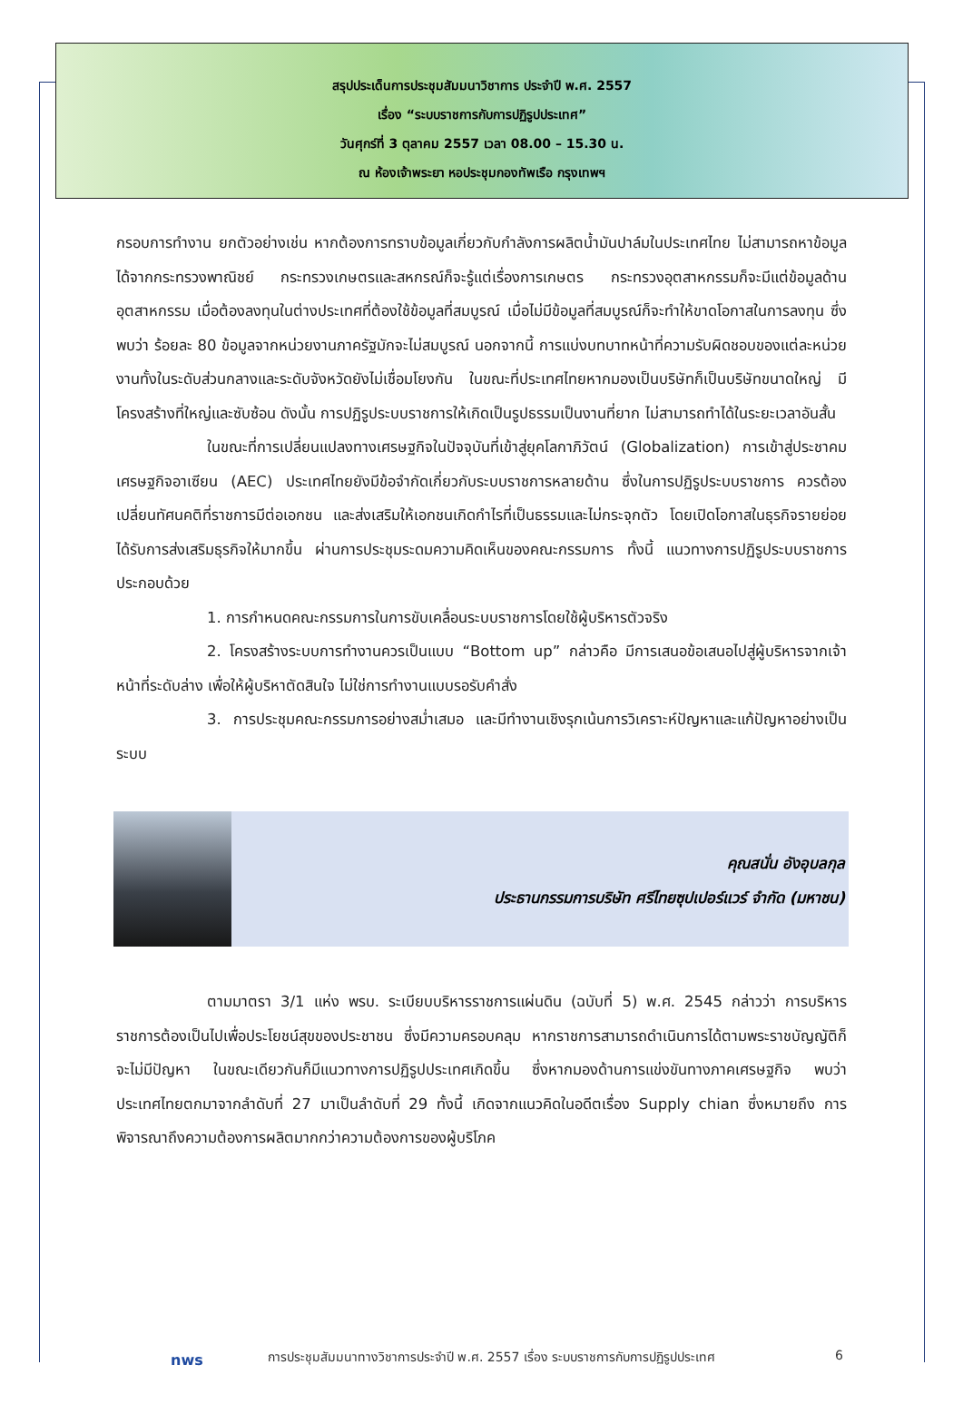สรุปประเด็นการประชุมสัมมนาวิชาการ ประจำปี พ.ศ. 2557
เรื่อง “ระบบราชการกับการปฏิรูปประเทศ”
วันศุกร์ที่ 3 ตุลาคม 2557 เวลา 08.00 – 15.30 น.
ณ ห้องเจ้าพระยา หอประชุมกองทัพเรือ กรุงเทพฯ
กรอบการทำงาน ยกตัวอย่างเช่น หากต้องการทราบข้อมูลเกี่ยวกับกำลังการผลิตน้ำมันปาล์มในประเทศไทย ไม่สามารถหาข้อมูลได้จากกระทรวงพาณิชย์ กระทรวงเกษตรและสหกรณ์ก็จะรู้แต่เรื่องการเกษตร กระทรวงอุตสาหกรรมก็จะมีแต่ข้อมูลด้านอุตสาหกรรม เมื่อต้องลงทุนในต่างประเทศที่ต้องใช้ข้อมูลที่สมบูรณ์ เมื่อไม่มีข้อมูลที่สมบูรณ์ก็จะทำให้ขาดโอกาสในการลงทุน ซึ่งพบว่า ร้อยละ 80 ข้อมูลจากหน่วยงานภาครัฐมักจะไม่สมบูรณ์ นอกจากนี้ การแบ่งบทบาทหน้าที่ความรับผิดชอบของแต่ละหน่วยงานทั้งในระดับส่วนกลางและระดับจังหวัดยังไม่เชื่อมโยงกัน ในขณะที่ประเทศไทยหากมองเป็นบริษัทก็เป็นบริษัทขนาดใหญ่ มีโครงสร้างที่ใหญ่และซับซ้อน ดังนั้น การปฏิรูประบบราชการให้เกิดเป็นรูปธรรมเป็นงานที่ยาก ไม่สามารถทำได้ในระยะเวลาอันสั้น
ในขณะที่การเปลี่ยนแปลงทางเศรษฐกิจในปัจจุบันที่เข้าสู่ยุคโลกาภิวัตน์ (Globalization) การเข้าสู่ประชาคมเศรษฐกิจอาเซียน (AEC) ประเทศไทยยังมีข้อจำกัดเกี่ยวกับระบบราชการหลายด้าน ซึ่งในการปฏิรูประบบราชการ ควรต้องเปลี่ยนทัศนคติที่ราชการมีต่อเอกชน และส่งเสริมให้เอกชนเกิดกำไรที่เป็นธรรมและไม่กระจุกตัว โดยเปิดโอกาสในธุรกิจรายย่อยได้รับการส่งเสริมธุรกิจให้มากขึ้น ผ่านการประชุมระดมความคิดเห็นของคณะกรรมการ ทั้งนี้ แนวทางการปฏิรูประบบราชการ ประกอบด้วย
1. การกำหนดคณะกรรมการในการขับเคลื่อนระบบราชการโดยใช้ผู้บริหารตัวจริง
2. โครงสร้างระบบการทำงานควรเป็นแบบ “Bottom up” กล่าวคือ มีการเสนอข้อเสนอไปสู่ผู้บริหารจากเจ้าหน้าที่ระดับล่าง เพื่อให้ผู้บริหาตัดสินใจ ไม่ใช่การทำงานแบบรอรับคำสั่ง
3. การประชุมคณะกรรมการอย่างสม่ำเสมอ และมีทำงานเชิงรุกเน้นการวิเคราะห์ปัญหาและแก้ปัญหาอย่างเป็นระบบ
คุณสนั่น อังอุบลกุล
ประธานกรรมการบริษัท ศรีไทยซุปเปอร์แวร์ จำกัด (มหาชน)
ตามมาตรา 3/1 แห่ง พรบ. ระเบียบบริหารราชการแผ่นดิน (ฉบับที่ 5) พ.ศ. 2545 กล่าวว่า การบริหารราชการต้องเป็นไปเพื่อประโยชน์สุขของประชาชน ซึ่งมีความครอบคลุม หากราชการสามารถดำเนินการได้ตามพระราชบัญญัติก็จะไม่มีปัญหา ในขณะเดียวกันก็มีแนวทางการปฏิรูปประเทศเกิดขึ้น ซึ่งหากมองด้านการแข่งขันทางภาคเศรษฐกิจ พบว่า ประเทศไทยตกมาจากลำดับที่ 27 มาเป็นลำดับที่ 29 ทั้งนี้ เกิดจากแนวคิดในอดีตเรื่อง Supply chian ซึ่งหมายถึง การพิจารณาถึงความต้องการผลิตมากกว่าความต้องการของผู้บริโภค
nws การประชุมสัมมนาทางวิชาการประจำปี พ.ศ. 2557 เรื่อง ระบบราชการกับการปฏิรูปประเทศ 6